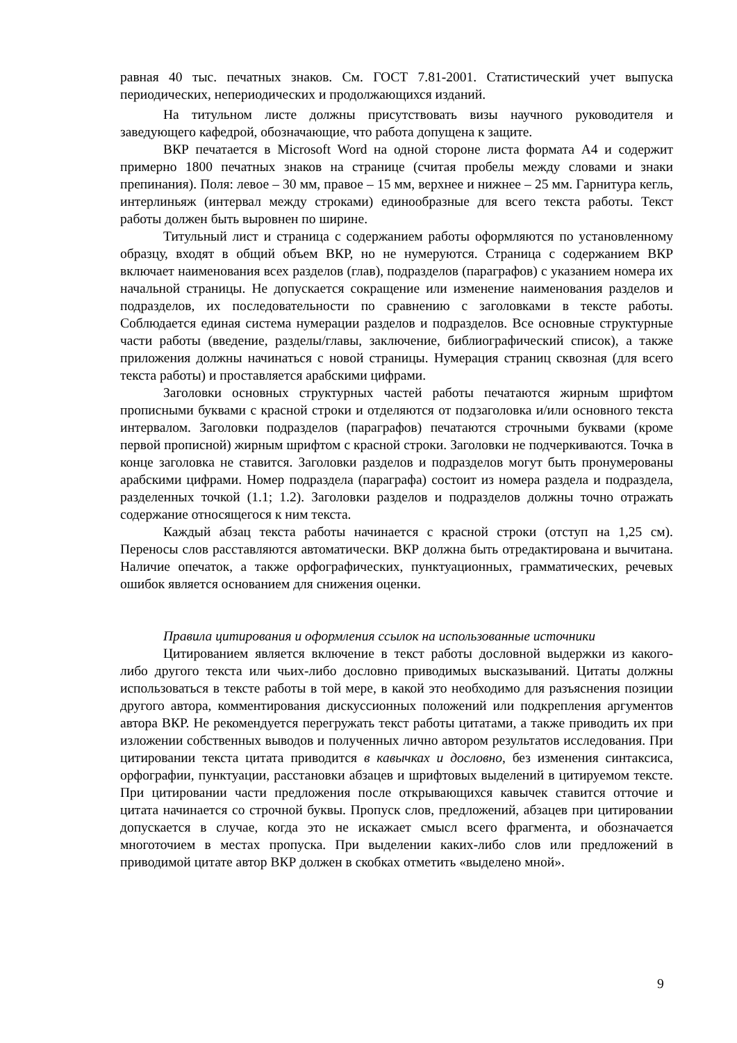равная 40 тыс. печатных знаков. См. ГОСТ 7.81-2001. Статистический учет выпуска периодических, непериодических и продолжающихся изданий.
На титульном листе должны присутствовать визы научного руководителя и заведующего кафедрой, обозначающие, что работа допущена к защите.
ВКР печатается в Microsoft Word на одной стороне листа формата А4 и содержит примерно 1800 печатных знаков на странице (считая пробелы между словами и знаки препинания). Поля: левое – 30 мм, правое – 15 мм, верхнее и нижнее – 25 мм. Гарнитура кегль, интерлиньяж (интервал между строками) единообразные для всего текста работы. Текст работы должен быть выровнен по ширине.
Титульный лист и страница с содержанием работы оформляются по установленному образцу, входят в общий объем ВКР, но не нумеруются. Страница с содержанием ВКР включает наименования всех разделов (глав), подразделов (параграфов) с указанием номера их начальной страницы. Не допускается сокращение или изменение наименования разделов и подразделов, их последовательности по сравнению с заголовками в тексте работы. Соблюдается единая система нумерации разделов и подразделов. Все основные структурные части работы (введение, разделы/главы, заключение, библиографический список), а также приложения должны начинаться с новой страницы. Нумерация страниц сквозная (для всего текста работы) и проставляется арабскими цифрами.
Заголовки основных структурных частей работы печатаются жирным шрифтом прописными буквами с красной строки и отделяются от подзаголовка и/или основного текста интервалом. Заголовки подразделов (параграфов) печатаются строчными буквами (кроме первой прописной) жирным шрифтом с красной строки. Заголовки не подчеркиваются. Точка в конце заголовка не ставится. Заголовки разделов и подразделов могут быть пронумерованы арабскими цифрами. Номер подраздела (параграфа) состоит из номера раздела и подраздела, разделенных точкой (1.1; 1.2). Заголовки разделов и подразделов должны точно отражать содержание относящегося к ним текста.
Каждый абзац текста работы начинается с красной строки (отступ на 1,25 см). Переносы слов расставляются автоматически. ВКР должна быть отредактирована и вычитана. Наличие опечаток, а также орфографических, пунктуационных, грамматических, речевых ошибок является основанием для снижения оценки.
Правила цитирования и оформления ссылок на использованные источники
Цитированием является включение в текст работы дословной выдержки из какого- либо другого текста или чьих-либо дословно приводимых высказываний. Цитаты должны использоваться в тексте работы в той мере, в какой это необходимо для разъяснения позиции другого автора, комментирования дискуссионных положений или подкрепления аргументов автора ВКР. Не рекомендуется перегружать текст работы цитатами, а также приводить их при изложении собственных выводов и полученных лично автором результатов исследования. При цитировании текста цитата приводится в кавычках и дословно, без изменения синтаксиса, орфографии, пунктуации, расстановки абзацев и шрифтовых выделений в цитируемом тексте. При цитировании части предложения после открывающихся кавычек ставится отточие и цитата начинается со строчной буквы. Пропуск слов, предложений, абзацев при цитировании допускается в случае, когда это не искажает смысл всего фрагмента, и обозначается многоточием в местах пропуска. При выделении каких-либо слов или предложений в приводимой цитате автор ВКР должен в скобках отметить «выделено мной».
9